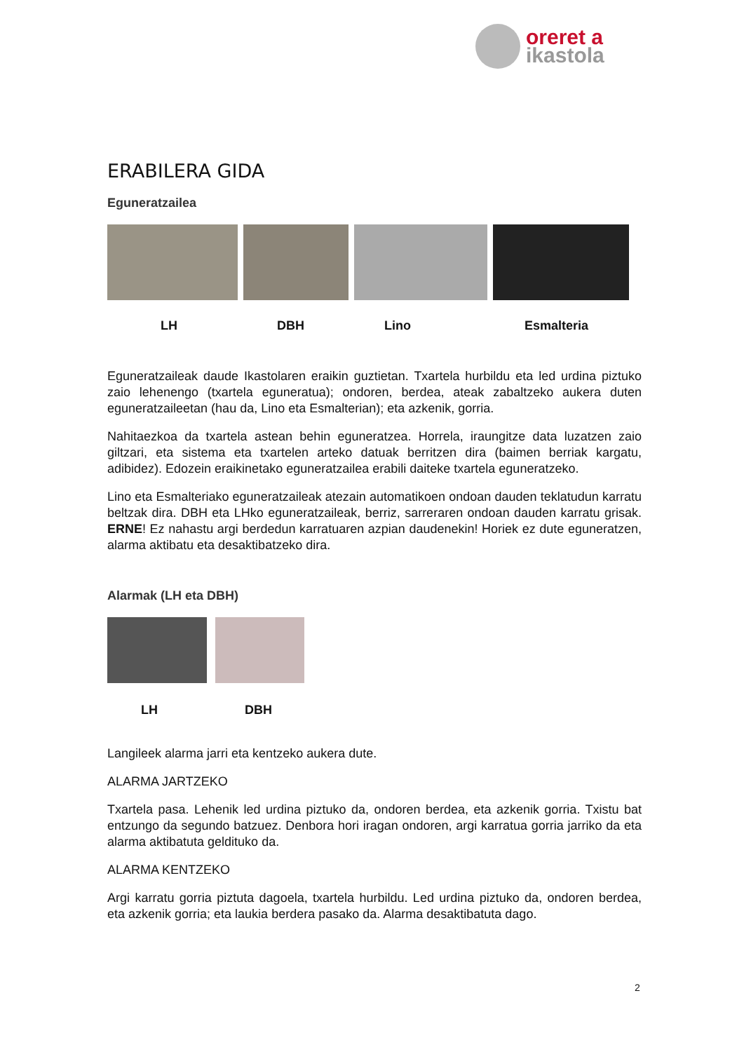oreret a
ikastola
ERABILERA GIDA
Eguneratzailea
LH DBH Lino Esmalteria
Eguneratzaileak daude Ikastolaren eraikin guztietan. Txartela hurbildu eta led urdina piztuko zaio lehenengo (txartela eguneratua); ondoren, berdea, ateak zabaltzeko aukera duten eguneratzaileetan (hau da, Lino eta Esmalterian); eta azkenik, gorria.
Nahitaezkoa da txartela astean behin eguneratzea. Horrela, iraungitze data luzatzen zaio giltzari, eta sistema eta txartelen arteko datuak berritzen dira (baimen berriak kargatu, adibidez). Edozein eraikinetako eguneratzailea erabili daiteke txartela eguneratzeko.
Lino eta Esmalteriako eguneratzaileak atezain automatikoen ondoan dauden teklatudun karratu beltzak dira. DBH eta LHko eguneratzaileak, berriz, sarreraren ondoan dauden karratu grisak. ERNE! Ez nahastu argi berdedun karratuaren azpian daudenekin! Horiek ez dute eguneratzen, alarma aktibatu eta desaktibatzeko dira.
Alarmak (LH eta DBH)
LH DBH
Langileek alarma jarri eta kentzeko aukera dute.
ALARMA JARTZEKO
Txartela pasa. Lehenik led urdina piztuko da, ondoren berdea, eta azkenik gorria. Txistu bat entzungo da segundo batzuez. Denbora hori iragan ondoren, argi karratua gorria jarriko da eta alarma aktibatuta geldituko da.
ALARMA KENTZEKO
Argi karratu gorria piztuta dagoela, txartela hurbildu. Led urdina piztuko da, ondoren berdea, eta azkenik gorria; eta laukia berdera pasako da. Alarma desaktibatuta dago.
2